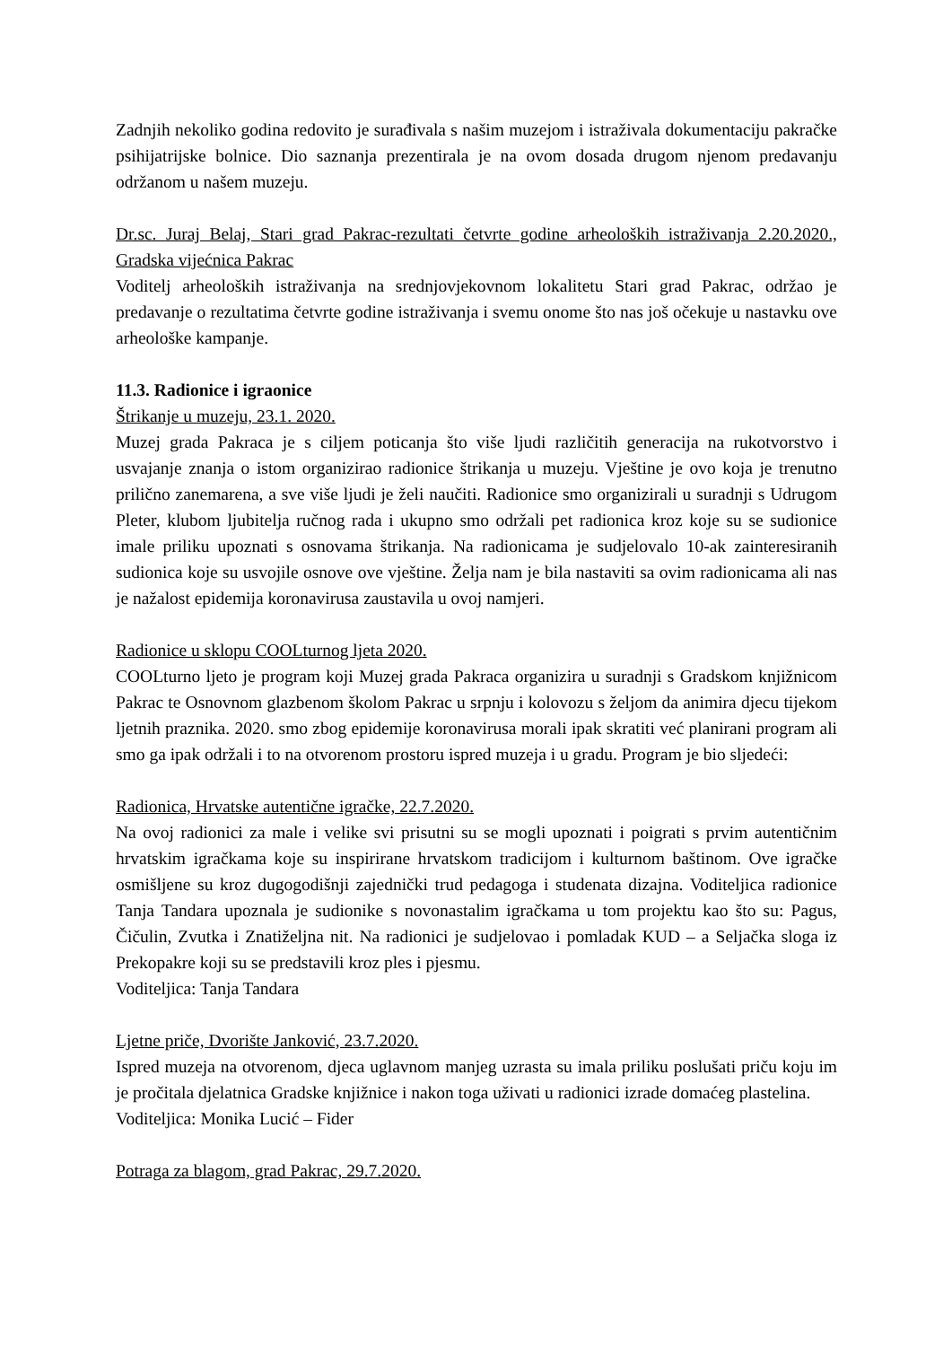Zadnjih nekoliko godina redovito je surađivala s našim muzejom i istraživala dokumentaciju pakračke psihijatrijske bolnice. Dio saznanja prezentirala je na ovom dosada drugom njenom predavanju održanom u našem muzeju.
Dr.sc. Juraj Belaj, Stari grad Pakrac-rezultati četvrte godine arheoloških istraživanja 2.20.2020., Gradska vijećnica Pakrac
Voditelj arheoloških istraživanja na srednjovjekovnom lokalitetu Stari grad Pakrac, održao je predavanje o rezultatima četvrte godine istraživanja i svemu onome što nas još očekuje u nastavku ove arheološke kampanje.
11.3. Radionice i igraonice
Štrikanje u muzeju, 23.1. 2020.
Muzej grada Pakraca je s ciljem poticanja što više ljudi različitih generacija na rukotvorstvo i usvajanje znanja o istom organizirao radionice štrikanja u muzeju. Vještine je ovo koja je trenutno prilično zanemarena, a sve više ljudi je želi naučiti. Radionice smo organizirali u suradnji s Udrugom Pleter, klubom ljubitelja ručnog rada i ukupno smo održali pet radionica kroz koje su se sudionice imale priliku upoznati s osnovama štrikanja. Na radionicama je sudjelovalo 10-ak zainteresiranih sudionica koje su usvojile osnove ove vještine. Želja nam je bila nastaviti sa ovim radionicama ali nas je nažalost epidemija koronavirusa zaustavila u ovoj namjeri.
Radionice u sklopu COOLturnog ljeta 2020.
COOLturno ljeto je program koji Muzej grada Pakraca organizira u suradnji s Gradskom knjižnicom Pakrac te Osnovnom glazbenom školom Pakrac u srpnju i kolovozu s željom da animira djecu tijekom ljetnih praznika. 2020. smo zbog epidemije koronavirusa morali ipak skratiti već planirani program ali smo ga ipak održali i to na otvorenom prostoru ispred muzeja i u gradu. Program je bio sljedeći:
Radionica, Hrvatske autentične igračke, 22.7.2020.
Na ovoj radionici za male i velike svi prisutni su se mogli upoznati i poigrati s prvim autentičnim hrvatskim igračkama koje su inspirirane hrvatskom tradicijom i kulturnom baštinom. Ove igračke osmišljene su kroz dugogodišnji zajednički trud pedagoga i studenata dizajna. Voditeljica radionice Tanja Tandara upoznala je sudionike s novonastalim igračkama u tom projektu kao što su: Pagus, Čičulin, Zvutka i Znatiželjna nit. Na radionici je sudjelovao i pomladak KUD – a Seljačka sloga iz Prekopakre koji su se predstavili kroz ples i pjesmu.
Voditeljica: Tanja Tandara
Ljetne priče, Dvorište Janković, 23.7.2020.
Ispred muzeja na otvorenom, djeca uglavnom manjeg uzrasta su imala priliku poslušati priču koju im je pročitala djelatnica Gradske knjižnice i nakon toga uživati u radionici izrade domaćeg plastelina.
Voditeljica: Monika Lucić – Fider
Potraga za blagom, grad Pakrac, 29.7.2020.